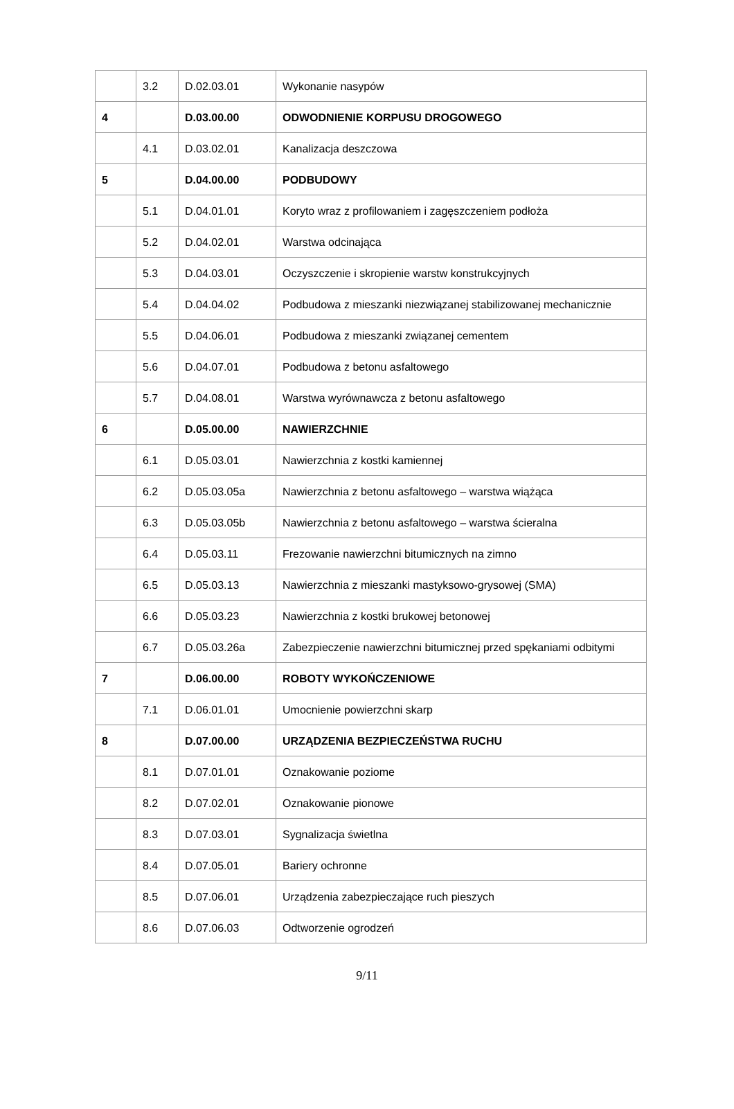| | 3.2 | D.02.03.01 | Wykonanie nasypów |
| 4 | | D.03.00.00 | ODWODNIENIE KORPUSU DROGOWEGO |
| | 4.1 | D.03.02.01 | Kanalizacja deszczowa |
| 5 | | D.04.00.00 | PODBUDOWY |
| | 5.1 | D.04.01.01 | Koryto wraz z profilowaniem i zagęszczeniem podłoża |
| | 5.2 | D.04.02.01 | Warstwa odcinająca |
| | 5.3 | D.04.03.01 | Oczyszczenie i skropienie warstw konstrukcyjnych |
| | 5.4 | D.04.04.02 | Podbudowa z mieszanki niezwiązanej stabilizowanej mechanicznie |
| | 5.5 | D.04.06.01 | Podbudowa z mieszanki związanej cementem |
| | 5.6 | D.04.07.01 | Podbudowa z betonu asfaltowego |
| | 5.7 | D.04.08.01 | Warstwa wyrównawcza z betonu asfaltowego |
| 6 | | D.05.00.00 | NAWIERZCHNIE |
| | 6.1 | D.05.03.01 | Nawierzchnia z kostki kamiennej |
| | 6.2 | D.05.03.05a | Nawierzchnia z betonu asfaltowego – warstwa wiążąca |
| | 6.3 | D.05.03.05b | Nawierzchnia z betonu asfaltowego – warstwa ścieralna |
| | 6.4 | D.05.03.11 | Frezowanie nawierzchni bitumicznych na zimno |
| | 6.5 | D.05.03.13 | Nawierzchnia z mieszanki mastyksowo-grysowej (SMA) |
| | 6.6 | D.05.03.23 | Nawierzchnia z kostki brukowej betonowej |
| | 6.7 | D.05.03.26a | Zabezpieczenie nawierzchni bitumicznej przed spękaniami odbitymi |
| 7 | | D.06.00.00 | ROBOTY WYKOŃCZENIOWE |
| | 7.1 | D.06.01.01 | Umocnienie powierzchni skarp |
| 8 | | D.07.00.00 | URZĄDZENIA BEZPIECZEŃSTWA RUCHU |
| | 8.1 | D.07.01.01 | Oznakowanie poziome |
| | 8.2 | D.07.02.01 | Oznakowanie pionowe |
| | 8.3 | D.07.03.01 | Sygnalizacja świetlna |
| | 8.4 | D.07.05.01 | Bariery ochronne |
| | 8.5 | D.07.06.01 | Urządzenia zabezpieczające ruch pieszych |
| | 8.6 | D.07.06.03 | Odtworzenie ogrodzeń |
9/11